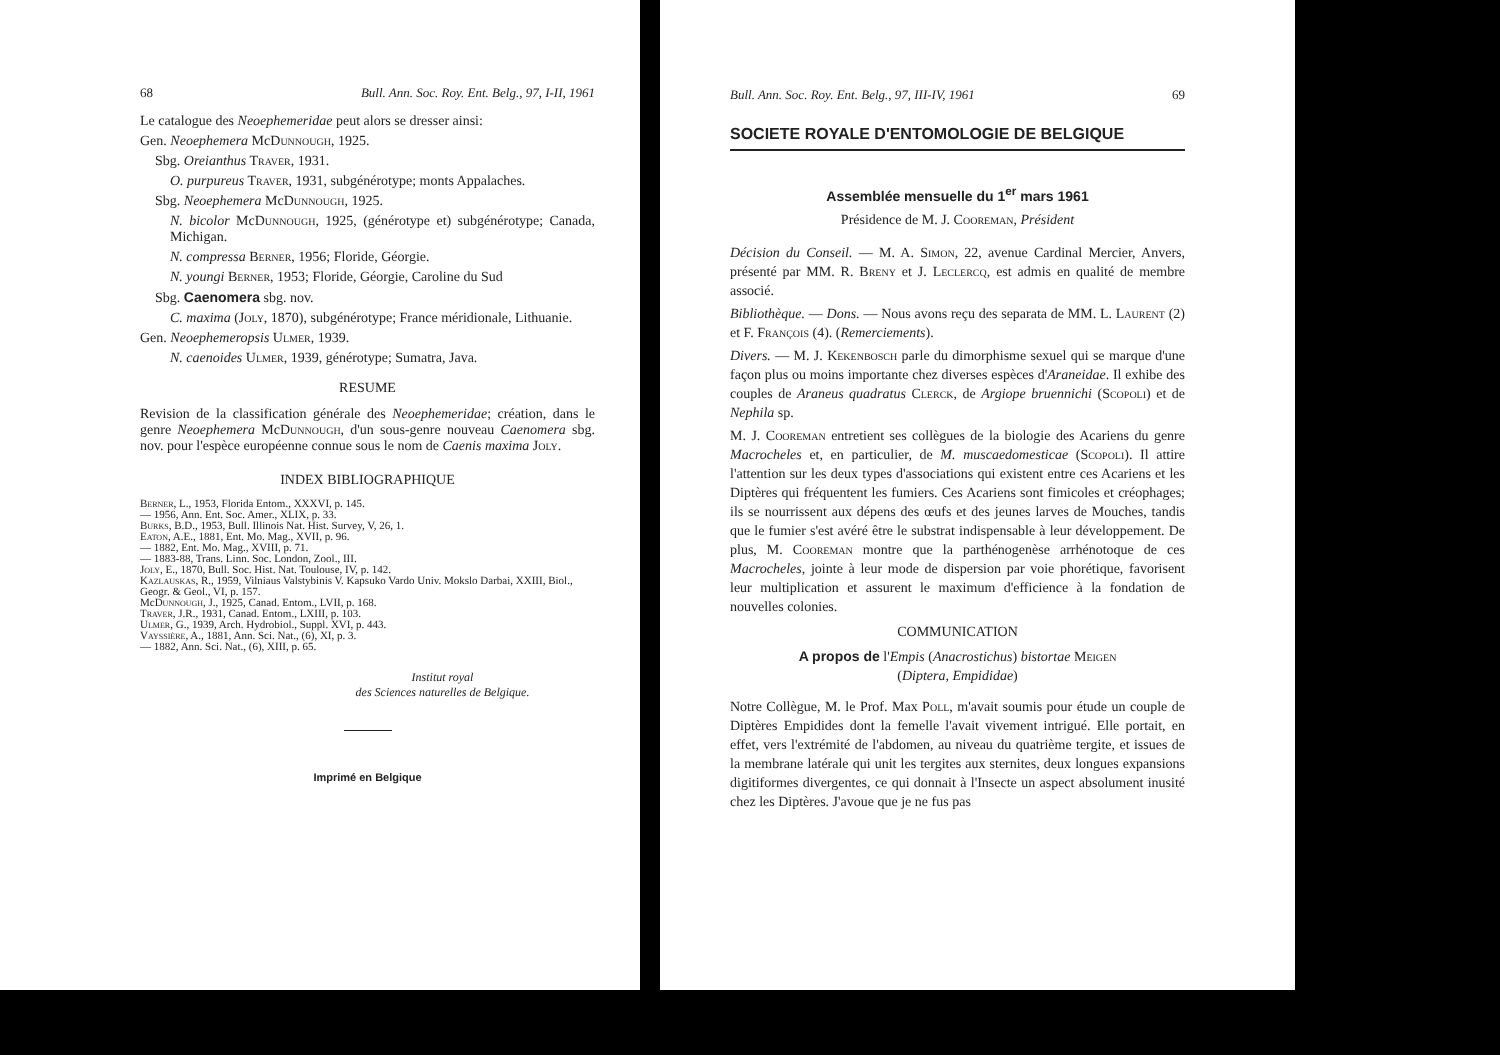68 Bull. Ann. Soc. Roy. Ent. Belg., 97, I-II, 1961
Le catalogue des Neoephemeridae peut alors se dresser ainsi:
Gen. Neoephemera McDunnough, 1925.
Sbg. Oreianthus Traver, 1931.
O. purpureus Traver, 1931, subgénérotype; monts Appalaches.
Sbg. Neoephemera McDunnough, 1925.
N. bicolor McDunnough, 1925, (générotype et) subgénérotype; Canada, Michigan.
N. compressa Berner, 1956; Floride, Géorgie.
N. youngi Berner, 1953; Floride, Géorgie, Caroline du Sud
Sbg. Caenomera sbg. nov.
C. maxima (Joly, 1870), subgénérotype; France méridionale, Lithuanie.
Gen. Neoephemeropsis Ulmer, 1939.
N. caenoides Ulmer, 1939, générotype; Sumatra, Java.
RESUME
Revision de la classification générale des Neoephemeridae; création, dans le genre Neoephemera McDunnough, d'un sous-genre nouveau Caenomera sbg. nov. pour l'espèce européenne connue sous le nom de Caenis maxima Joly.
INDEX BIBLIOGRAPHIQUE
Berner, L., 1953, Florida Entom., XXXVI, p. 145.
— 1956, Ann. Ent. Soc. Amer., XLIX, p. 33.
Burks, B.D., 1953, Bull. Illinois Nat. Hist. Survey, V, 26, 1.
Eaton, A.E., 1881, Ent. Mo. Mag., XVII, p. 96.
— 1882, Ent. Mo. Mag., XVIII, p. 71.
— 1883-88, Trans. Linn. Soc. London, Zool., III.
Joly, E., 1870, Bull. Soc. Hist. Nat. Toulouse, IV, p. 142.
Kazlauskas, R., 1959, Vilniaus Valstybinis V. Kapsuko Vardo Univ. Mokslo Darbai, XXIII, Biol., Geogr. & Geol., VI, p. 157.
McDunnough, J., 1925, Canad. Entom., LVII, p. 168.
Traver, J.R., 1931, Canad. Entom., LXIII, p. 103.
Ulmer, G., 1939, Arch. Hydrobiol., Suppl. XVI, p. 443.
Vayssière, A., 1881, Ann. Sci. Nat., (6), XI, p. 3.
— 1882, Ann. Sci. Nat., (6), XIII, p. 65.
Institut royal
des Sciences naturelles de Belgique.
Imprimé en Belgique
Bull. Ann. Soc. Roy. Ent. Belg., 97, III-IV, 1961 69
SOCIETE ROYALE D'ENTOMOLOGIE DE BELGIQUE
Assemblée mensuelle du 1<sup>er</sup> mars 1961
Présidence de M. J. Cooreman, Président
Décision du Conseil. — M. A. Simon, 22, avenue Cardinal Mercier, Anvers, présenté par MM. R. Breny et J. Leclercq, est admis en qualité de membre associé.
Bibliothèque. — Dons. — Nous avons reçu des separata de MM. L. Laurent (2) et F. François (4). (Remerciements).
Divers. — M. J. Kekenbosch parle du dimorphisme sexuel qui se marque d'une façon plus ou moins importante chez diverses espèces d'Araneidae. Il exhibe des couples de Araneus quadratus Clerck, de Argiope bruennichi (Scopoli) et de Nephila sp.
M. J. Cooreman entretient ses collègues de la biologie des Acariens du genre Macrocheles et, en particulier, de M. muscaedomesticae (Scopoli). Il attire l'attention sur les deux types d'associations qui existent entre ces Acariens et les Diptères qui fréquentent les fumiers. Ces Acariens sont fimicoles et créophages; ils se nourrissent aux dépens des œufs et des jeunes larves de Mouches, tandis que le fumier s'est avéré être le substrat indispensable à leur développement. De plus, M. Cooreman montre que la parthénogenèse arrhénotoque de ces Macrocheles, jointe à leur mode de dispersion par voie phorétique, favorisent leur multiplication et assurent le maximum d'efficience à la fondation de nouvelles colonies.
COMMUNICATION
A propos de l'Empis (Anacrostichus) bistortae Meigen
(Diptera, Empididae)
Notre Collègue, M. le Prof. Max Poll, m'avait soumis pour étude un couple de Diptères Empidides dont la femelle l'avait vivement intrigué. Elle portait, en effet, vers l'extrémité de l'abdomen, au niveau du quatrième tergite, et issues de la membrane latérale qui unit les tergites aux sternites, deux longues expansions digitiformes divergentes, ce qui donnait à l'Insecte un aspect absolument inusité chez les Diptères. J'avoue que je ne fus pas